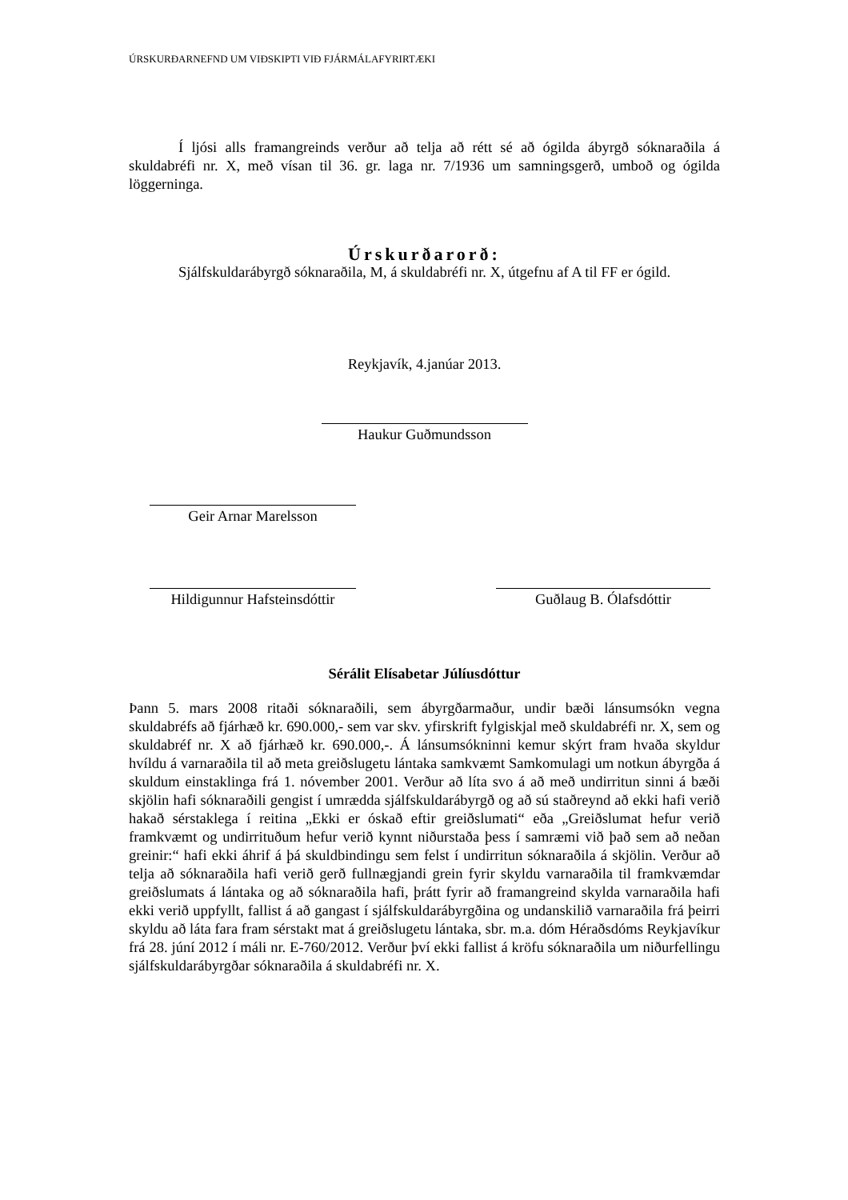ÚRSKURÐARNEFND UM VIÐSKIPTI VIÐ FJÁRMÁLAFYRIRTÆKI
Í ljósi alls framangreinds verður að telja að rétt sé að ógilda ábyrgð sóknaraðila á skuldabréfi nr. X, með vísan til 36. gr. laga nr. 7/1936 um samningsgerð, umboð og ógilda löggerninga.
Úrskurðarorð:
Sjálfskuldarábyrgð sóknaraðila, M, á skuldabréfi nr. X, útgefnu af A til FF er ógild.
Reykjavík, 4.janúar 2013.
Haukur Guðmundsson
Geir Arnar Marelsson
Hildigunnur Hafsteinsdóttir
Guðlaug B. Ólafsdóttir
Sérálit Elísabetar Júlíusdóttur
Þann 5. mars 2008 ritaði sóknaraðili, sem ábyrgðarmaður, undir bæði lánsumsókn vegna skuldabréfs að fjárhæð kr. 690.000,- sem var skv. yfirskrift fylgiskjal með skuldabréfi nr. X, sem og skuldabréf nr. X að fjárhæð kr. 690.000,-. Á lánsumsókninni kemur skýrt fram hvaða skyldur hvíldu á varnaraðila til að meta greiðslugetu lántaka samkvæmt Samkomulagi um notkun ábyrgða á skuldum einstaklinga frá 1. nóvember 2001. Verður að líta svo á að með undirritun sinni á bæði skjölin hafi sóknaraðili gengist í umrædda sjálfskuldarábyrgð og að sú staðreynd að ekki hafi verið hakað sérstaklega í reitina „Ekki er óskað eftir greiðslumati“ eða „Greiðslumat hefur verið framkvæmt og undirrituðum hefur verið kynnt niðurstaða þess í samræmi við það sem að neðan greinir:“ hafi ekki áhrif á þá skuldbindingu sem felst í undirritun sóknaraðila á skjölin. Verður að telja að sóknaraðila hafi verið gerð fullnægjandi grein fyrir skyldu varnaraðila til framkvæmdar greiðslumats á lántaka og að sóknaraðila hafi, þrátt fyrir að framangreind skylda varnaraðila hafi ekki verið uppfyllt, fallist á að gangast í sjálfskuldarábyrgðina og undanskilið varnaraðila frá þeirri skyldu að láta fara fram sérstakt mat á greiðslugetu lántaka, sbr. m.a. dóm Héraðsdóms Reykjavíkur frá 28. júní 2012 í máli nr. E-760/2012. Verður því ekki fallist á kröfu sóknaraðila um niðurfellingu sjálfskuldarábyrgðar sóknaraðila á skuldabréfi nr. X.